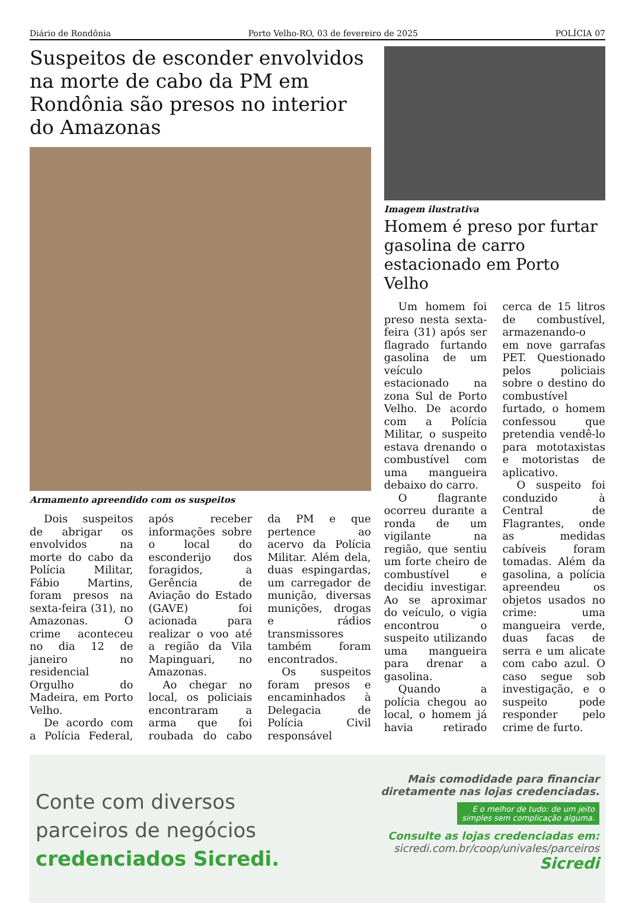Diário de Rondônia Porto Velho-RO, 03 de fevereiro de 2025 POLÍCIA 07
Suspeitos de esconder envolvidos na morte de cabo da PM em Rondônia são presos no interior do Amazonas
Armamento apreendido com os suspeitos
Dois suspeitos de abrigar os envolvidos na morte do cabo da Polícia Militar, Fábio Martins, foram presos na sexta-feira (31), no Amazonas. O crime aconteceu no dia 12 de janeiro no residencial Orgulho do Madeira, em Porto Velho.
De acordo com a Polícia Federal, após receber informações sobre o local do esconderijo dos foragidos, a Gerência de Aviação do Estado (GAVE) foi acionada para realizar o voo até a região da Vila Mapinguari, no Amazonas.
Ao chegar no local, os policiais encontraram a arma que foi roubada do cabo da PM e que pertence ao acervo da Polícia Militar. Além dela, duas espingardas, um carregador de munição, diversas munições, drogas e rádios transmissores também foram encontrados.
Os suspeitos foram presos e encaminhados à Delegacia de Polícia Civil responsável
Imagem ilustrativa
Homem é preso por furtar gasolina de carro estacionado em Porto Velho
Um homem foi preso nesta sexta-feira (31) após ser flagrado furtando gasolina de um veículo estacionado na zona Sul de Porto Velho. De acordo com a Polícia Militar, o suspeito estava drenando o combustível com uma mangueira debaixo do carro.
O flagrante ocorreu durante a ronda de um vigilante na região, que sentiu um forte cheiro de combustível e decidiu investigar. Ao se aproximar do veículo, o vigia encontrou o suspeito utilizando uma mangueira para drenar a gasolina.
Quando a polícia chegou ao local, o homem já havia retirado cerca de 15 litros de combustível, armazenando-o em nove garrafas PET. Questionado pelos policiais sobre o destino do combustível furtado, o homem confessou que pretendia vendê-lo para mototaxistas e motoristas de aplicativo.
O suspeito foi conduzido à Central de Flagrantes, onde as medidas cabíveis foram tomadas. Além da gasolina, a polícia apreendeu os objetos usados no crime: uma mangueira verde, duas facas de serra e um alicate com cabo azul. O caso segue sob investigação, e o suspeito pode responder pelo crime de furto.
Conte com diversos
parceiros de negócios
credenciados Sicredi.
Mais comodidade para financiar
diretamente nas lojas credenciadas.
E o melhor de tudo: de um jeito
simples sem complicação alguma.
Consulte as lojas credenciadas em:
sicredi.com.br/coop/univales/parceiros
Sicredi